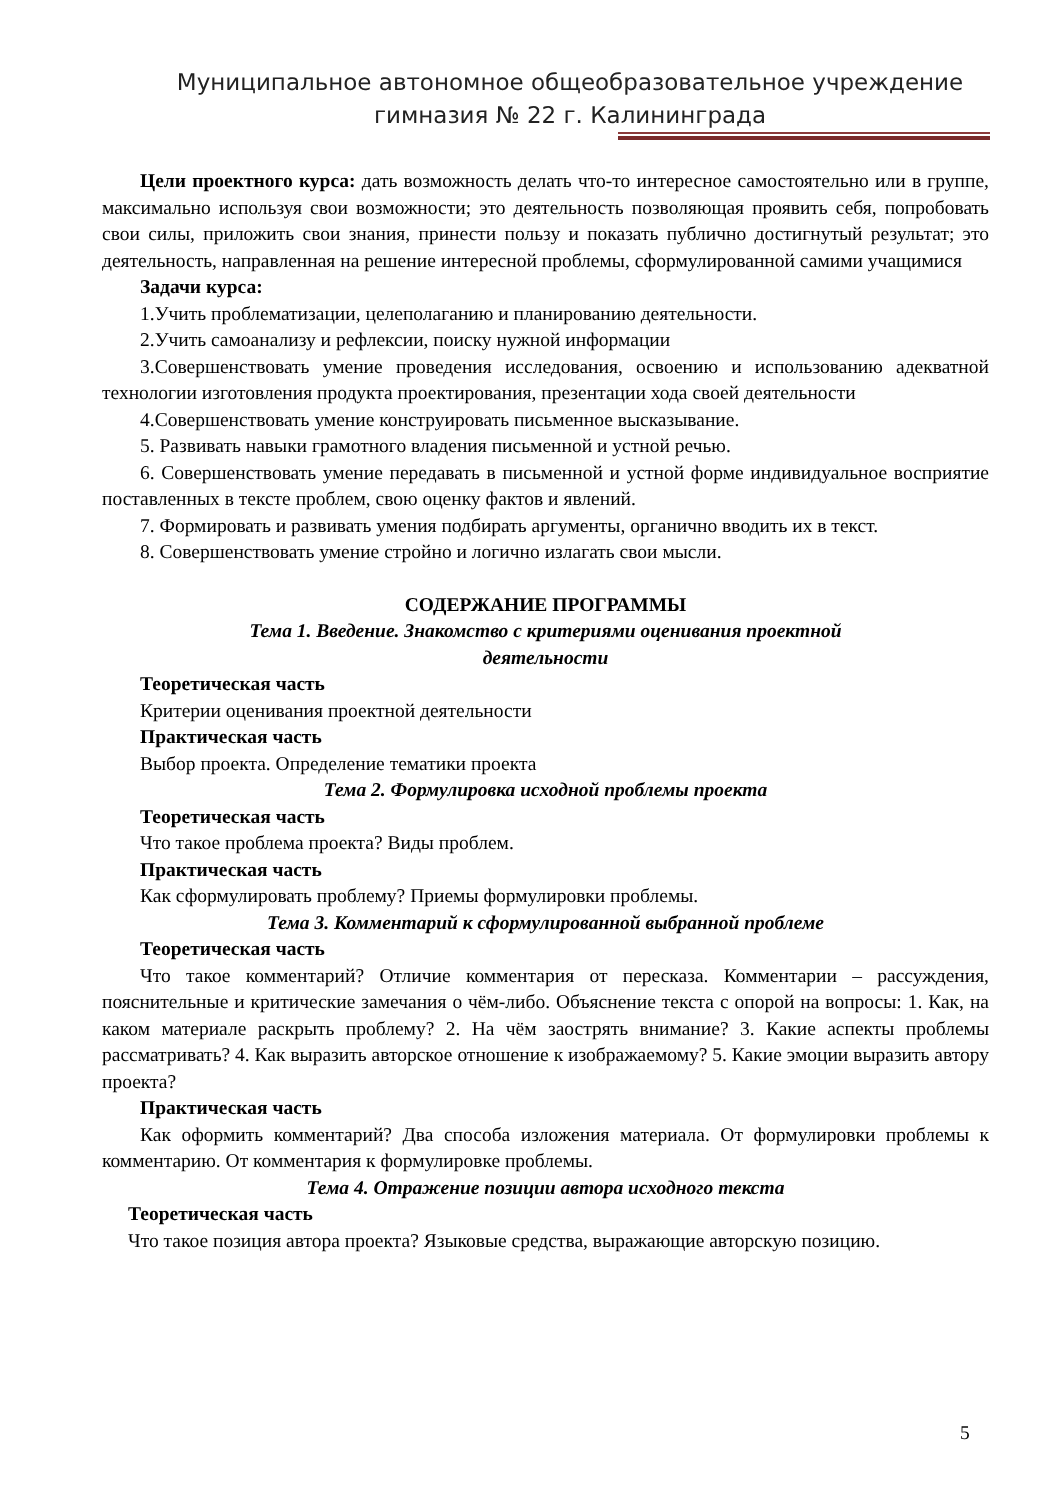Муниципальное автономное общеобразовательное учреждение
гимназия № 22 г. Калининграда
Цели проектного курса: дать возможность делать что-то интересное самостоятельно или в группе, максимально используя свои возможности; это деятельность позволяющая проявить себя, попробовать свои силы, приложить свои знания, принести пользу и показать публично достигнутый результат; это деятельность, направленная на решение интересной проблемы, сформулированной самими учащимися
Задачи курса:
1.Учить проблематизации, целеполаганию и планированию деятельности.
2.Учить самоанализу и рефлексии, поиску нужной информации
3.Совершенствовать умение проведения исследования, освоению и использованию адекватной технологии изготовления продукта проектирования, презентации хода своей деятельности
4.Совершенствовать умение конструировать письменное высказывание.
5. Развивать навыки грамотного владения письменной и устной речью.
6. Совершенствовать умение передавать в письменной и устной форме индивидуальное восприятие поставленных в тексте проблем, свою оценку фактов и явлений.
7. Формировать и развивать умения подбирать аргументы, органично вводить их в текст.
8. Совершенствовать умение стройно и логично излагать свои мысли.
СОДЕРЖАНИЕ ПРОГРАММЫ
Тема 1. Введение. Знакомство с критериями оценивания проектной
деятельности
Теоретическая часть
Критерии оценивания проектной деятельности
Практическая часть
Выбор проекта. Определение тематики проекта
Тема 2. Формулировка исходной проблемы проекта
Теоретическая часть
Что такое проблема проекта? Виды проблем.
Практическая часть
Как сформулировать проблему? Приемы формулировки проблемы.
Тема 3. Комментарий к сформулированной выбранной проблеме
Теоретическая часть
Что такое комментарий? Отличие комментария от пересказа. Комментарии – рассуждения, пояснительные и критические замечания о чём-либо. Объяснение текста с опорой на вопросы: 1. Как, на каком материале раскрыть проблему? 2. На чём заострять внимание? 3. Какие аспекты проблемы рассматривать? 4. Как выразить авторское отношение к изображаемому? 5. Какие эмоции выразить автору проекта?
Практическая часть
Как оформить комментарий? Два способа изложения материала. От формулировки проблемы к комментарию. От комментария к формулировке проблемы.
Тема 4. Отражение позиции автора исходного текста
Теоретическая часть
Что такое позиция автора проекта? Языковые средства, выражающие авторскую позицию.
5